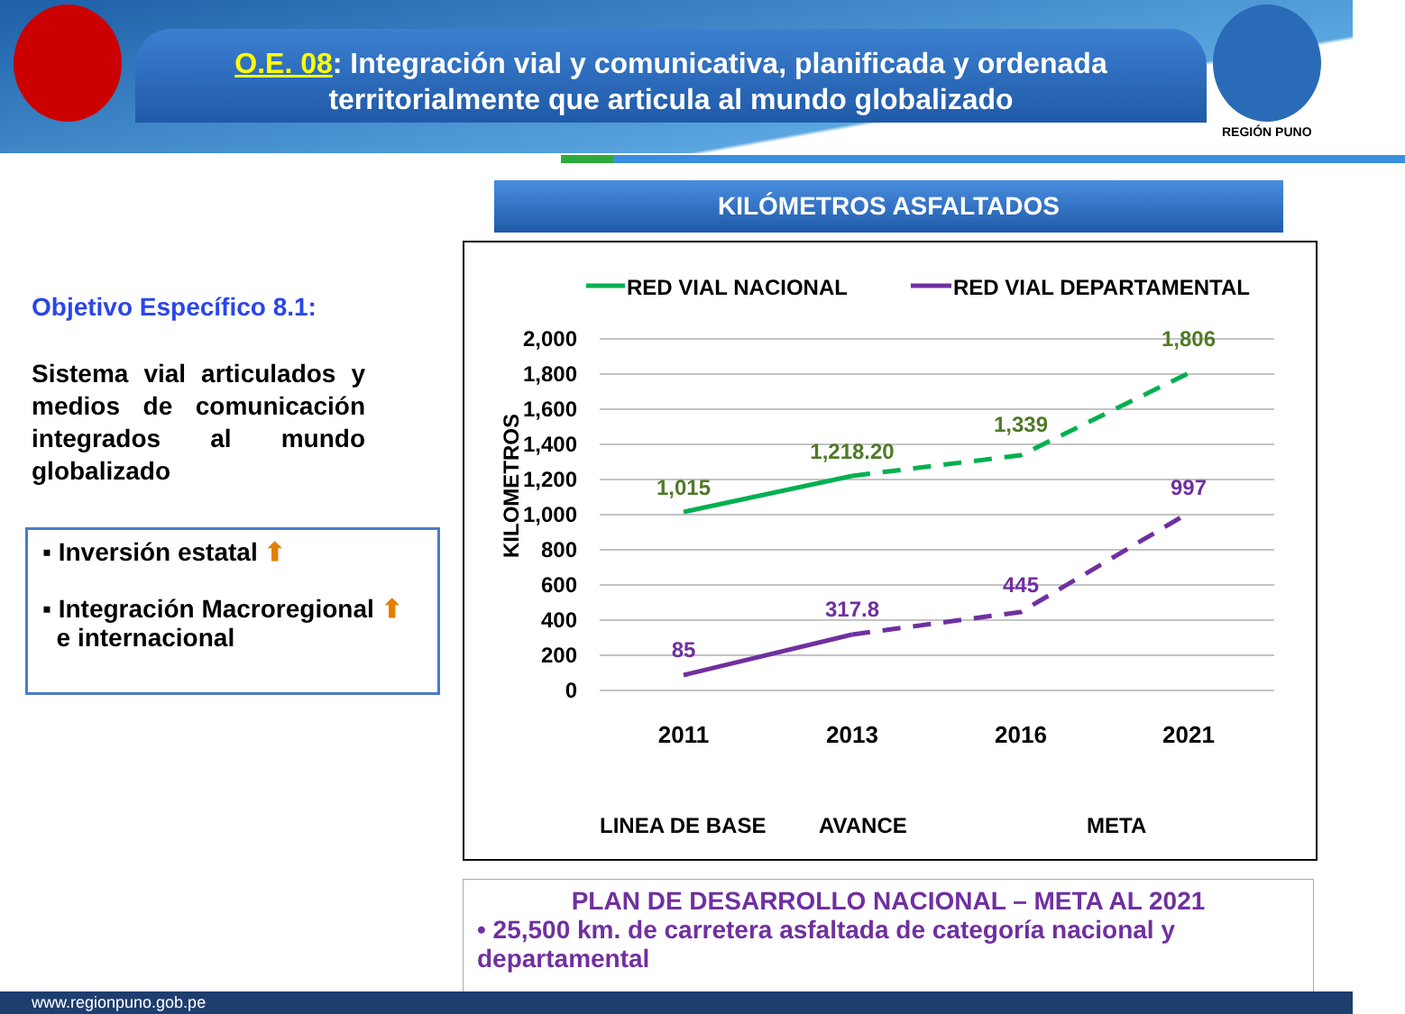O.E. 08: Integración vial y comunicativa, planificada y ordenada territorialmente que articula al mundo globalizado
REGIÓN PUNO
KILÓMETROS ASFALTADOS
Objetivo Específico 8.1:
Sistema vial articulados y medios de comunicación integrados al mundo globalizado
▪ Inversión estatal ⬆
▪ Integración Macroregional ⬆
e internacional
RED VIAL NACIONAL
RED VIAL DEPARTAMENTAL
2,000
1,800
1,600
1,400
1,200
1,000
800
600
400
200
0
KILOMETROS
1,015
1,218.20
1,339
1,806
85
317.8
445
997
2011
2013
2016
2021
LINEA DE BASE
AVANCE
META
PLAN DE DESARROLLO NACIONAL – META AL 2021
• 25,500 km. de carretera asfaltada de categoría nacional y departamental
www.regionpuno.gob.pe